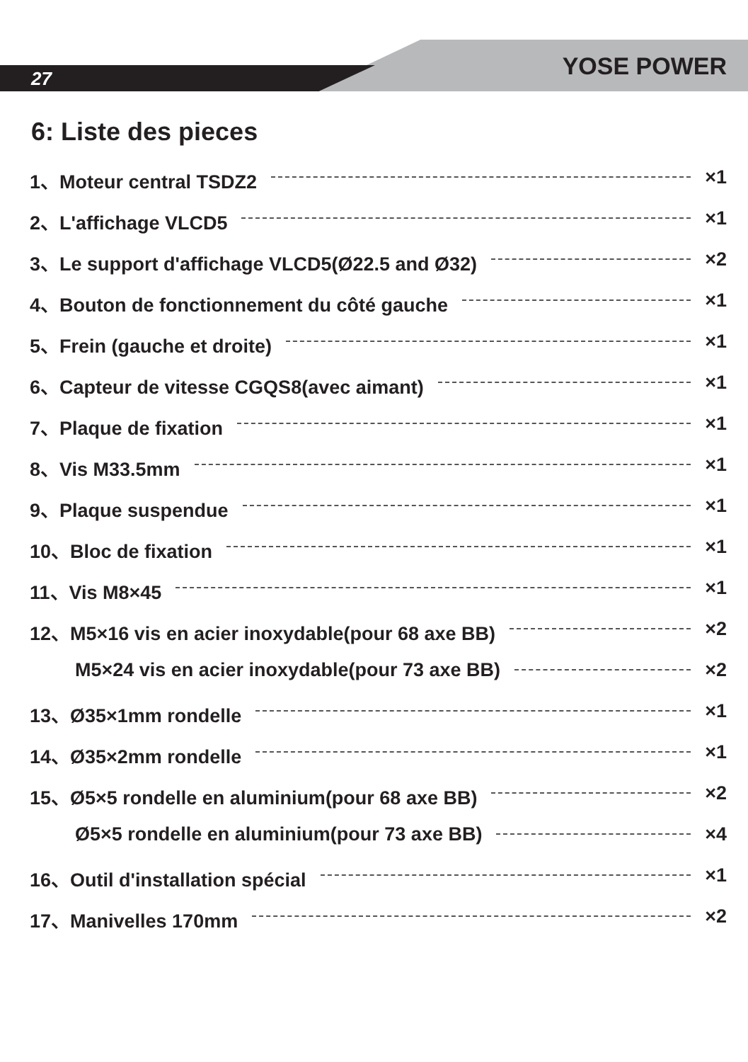27 YOSE POWER
6: Liste des pieces
1、Moteur central TSDZ2 ×1
2、L'affichage VLCD5 ×1
3、Le support d'affichage VLCD5(Ø22.5 and Ø32) ×2
4、Bouton de fonctionnement du côté gauche ×1
5、Frein (gauche et droite) ×1
6、Capteur de vitesse CGQS8(avec aimant) ×1
7、Plaque de fixation ×1
8、Vis M33.5mm ×1
9、Plaque suspendue ×1
10、Bloc de fixation ×1
11、Vis M8×45 ×1
12、M5×16 vis en acier inoxydable(pour 68 axe BB) ×2
M5×24 vis en acier inoxydable(pour 73 axe BB) ×2
13、Ø35×1mm rondelle ×1
14、Ø35×2mm rondelle ×1
15、Ø5×5 rondelle en aluminium(pour 68 axe BB) ×2
Ø5×5 rondelle en aluminium(pour 73 axe BB) ×4
16、Outil d'installation spécial ×1
17、Manivelles 170mm ×2